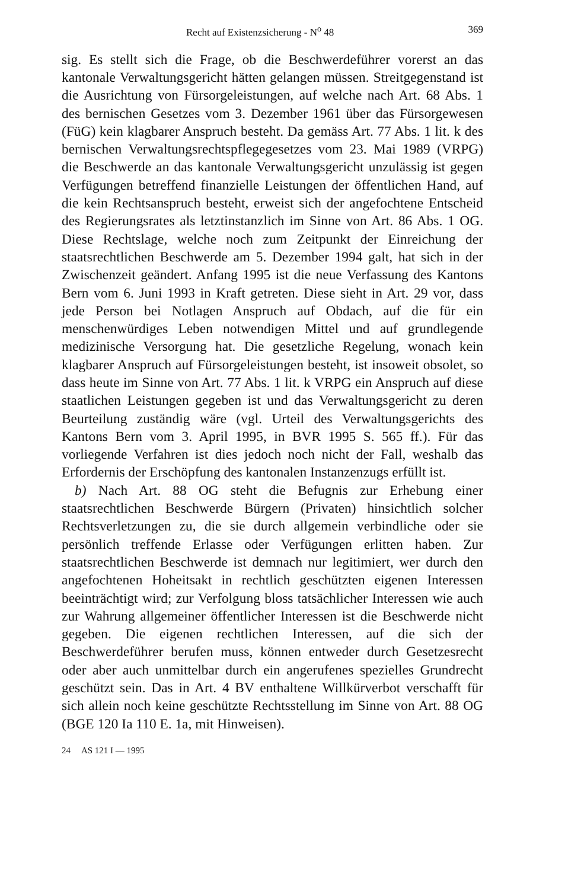Recht auf Existenzsicherung - N<sup>o</sup> 48 369
sig. Es stellt sich die Frage, ob die Beschwerdeführer vorerst an das kantonale Verwaltungsgericht hätten gelangen müssen. Streitgegenstand ist die Ausrichtung von Fürsorgeleistungen, auf welche nach Art. 68 Abs. 1 des bernischen Gesetzes vom 3. Dezember 1961 über das Fürsorgewesen (FüG) kein klagbarer Anspruch besteht. Da gemäss Art. 77 Abs. 1 lit. k des bernischen Verwaltungsrechtspflegegesetzes vom 23. Mai 1989 (VRPG) die Beschwerde an das kantonale Verwaltungsgericht unzulässig ist gegen Verfügungen betreffend finanzielle Leistungen der öffentlichen Hand, auf die kein Rechtsanspruch besteht, erweist sich der angefochtene Entscheid des Regierungsrates als letztinstanzlich im Sinne von Art. 86 Abs. 1 OG. Diese Rechtslage, welche noch zum Zeitpunkt der Einreichung der staatsrechtlichen Beschwerde am 5. Dezember 1994 galt, hat sich in der Zwischenzeit geändert. Anfang 1995 ist die neue Verfassung des Kantons Bern vom 6. Juni 1993 in Kraft getreten. Diese sieht in Art. 29 vor, dass jede Person bei Notlagen Anspruch auf Obdach, auf die für ein menschenwürdiges Leben notwendigen Mittel und auf grundlegende medizinische Versorgung hat. Die gesetzliche Regelung, wonach kein klagbarer Anspruch auf Fürsorgeleistungen besteht, ist insoweit obsolet, so dass heute im Sinne von Art. 77 Abs. 1 lit. k VRPG ein Anspruch auf diese staatlichen Leistungen gegeben ist und das Verwaltungsgericht zu deren Beurteilung zuständig wäre (vgl. Urteil des Verwaltungsgerichts des Kantons Bern vom 3. April 1995, in BVR 1995 S. 565 ff.). Für das vorliegende Verfahren ist dies jedoch noch nicht der Fall, weshalb das Erfordernis der Erschöpfung des kantonalen Instanzenzugs erfüllt ist.
b) Nach Art. 88 OG steht die Befugnis zur Erhebung einer staatsrechtlichen Beschwerde Bürgern (Privaten) hinsichtlich solcher Rechtsverletzungen zu, die sie durch allgemein verbindliche oder sie persönlich treffende Erlasse oder Verfügungen erlitten haben. Zur staatsrechtlichen Beschwerde ist demnach nur legitimiert, wer durch den angefochtenen Hoheitsakt in rechtlich geschützten eigenen Interessen beeinträchtigt wird; zur Verfolgung bloss tatsächlicher Interessen wie auch zur Wahrung allgemeiner öffentlicher Interessen ist die Beschwerde nicht gegeben. Die eigenen rechtlichen Interessen, auf die sich der Beschwerdeführer berufen muss, können entweder durch Gesetzesrecht oder aber auch unmittelbar durch ein angerufenes spezielles Grundrecht geschützt sein. Das in Art. 4 BV enthaltene Willkürverbot verschafft für sich allein noch keine geschützte Rechtsstellung im Sinne von Art. 88 OG (BGE 120 Ia 110 E. 1a, mit Hinweisen).
24 AS 121 I — 1995